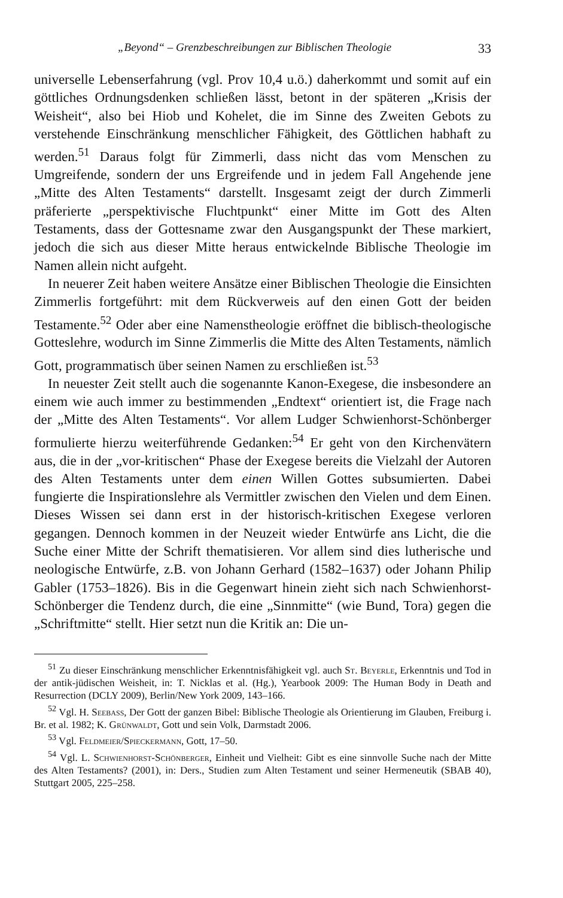„Beyond“ – Grenzbeschreibungen zur Biblischen Theologie 33
universelle Lebenserfahrung (vgl. Prov 10,4 u.ö.) daherkommt und somit auf ein göttliches Ordnungsdenken schließen lässt, betont in der späteren „Krisis der Weisheit“, also bei Hiob und Kohelet, die im Sinne des Zweiten Gebots zu verstehende Einschränkung menschlicher Fähigkeit, des Göttlichen habhaft zu werden.<sup>51</sup> Daraus folgt für Zimmerli, dass nicht das vom Menschen zu Umgreifende, sondern der uns Ergreifende und in jedem Fall Angehende jene „Mitte des Alten Testaments“ darstellt. Insgesamt zeigt der durch Zimmerli präferierte „perspektivische Fluchtpunkt“ einer Mitte im Gott des Alten Testaments, dass der Gottesname zwar den Ausgangspunkt der These markiert, jedoch die sich aus dieser Mitte heraus entwickelnde Biblische Theologie im Namen allein nicht aufgeht.
In neuerer Zeit haben weitere Ansätze einer Biblischen Theologie die Einsichten Zimmerlis fortgeführt: mit dem Rückverweis auf den einen Gott der beiden Testamente.<sup>52</sup> Oder aber eine Namenstheologie eröffnet die biblisch-theologische Gotteslehre, wodurch im Sinne Zimmerlis die Mitte des Alten Testaments, nämlich Gott, programmatisch über seinen Namen zu erschließen ist.<sup>53</sup>
In neuester Zeit stellt auch die sogenannte Kanon-Exegese, die insbesondere an einem wie auch immer zu bestimmenden „Endtext“ orientiert ist, die Frage nach der „Mitte des Alten Testaments“. Vor allem Ludger Schwienhorst-Schönberger formulierte hierzu weiterführende Gedanken:<sup>54</sup> Er geht von den Kirchenvätern aus, die in der „vor-kritischen“ Phase der Exegese bereits die Vielzahl der Autoren des Alten Testaments unter dem einen Willen Gottes subsumierten. Dabei fungierte die Inspirationslehre als Vermittler zwischen den Vielen und dem Einen. Dieses Wissen sei dann erst in der historisch-kritischen Exegese verloren gegangen. Dennoch kommen in der Neuzeit wieder Entwürfe ans Licht, die die Suche einer Mitte der Schrift thematisieren. Vor allem sind dies lutherische und neologische Entwürfe, z.B. von Johann Gerhard (1582–1637) oder Johann Philip Gabler (1753–1826). Bis in die Gegenwart hinein zieht sich nach Schwienhorst-Schönberger die Tendenz durch, die eine „Sinnmitte“ (wie Bund, Tora) gegen die „Schriftmitte“ stellt. Hier setzt nun die Kritik an: Die un-
<sup>51</sup> Zu dieser Einschränkung menschlicher Erkenntnisfähigkeit vgl. auch St. Beyerle, Erkenntnis und Tod in der antik-jüdischen Weisheit, in: T. Nicklas et al. (Hg.), Yearbook 2009: The Human Body in Death and Resurrection (DCLY 2009), Berlin/New York 2009, 143–166.
<sup>52</sup> Vgl. H. Seebass, Der Gott der ganzen Bibel: Biblische Theologie als Orientierung im Glauben, Freiburg i. Br. et al. 1982; K. Grünwaldt, Gott und sein Volk, Darmstadt 2006.
<sup>53</sup> Vgl. Feldmeier/Spieckermann, Gott, 17–50.
<sup>54</sup> Vgl. L. Schwienhorst-Schönberger, Einheit und Vielheit: Gibt es eine sinnvolle Suche nach der Mitte des Alten Testaments? (2001), in: Ders., Studien zum Alten Testament und seiner Hermeneutik (SBAB 40), Stuttgart 2005, 225–258.